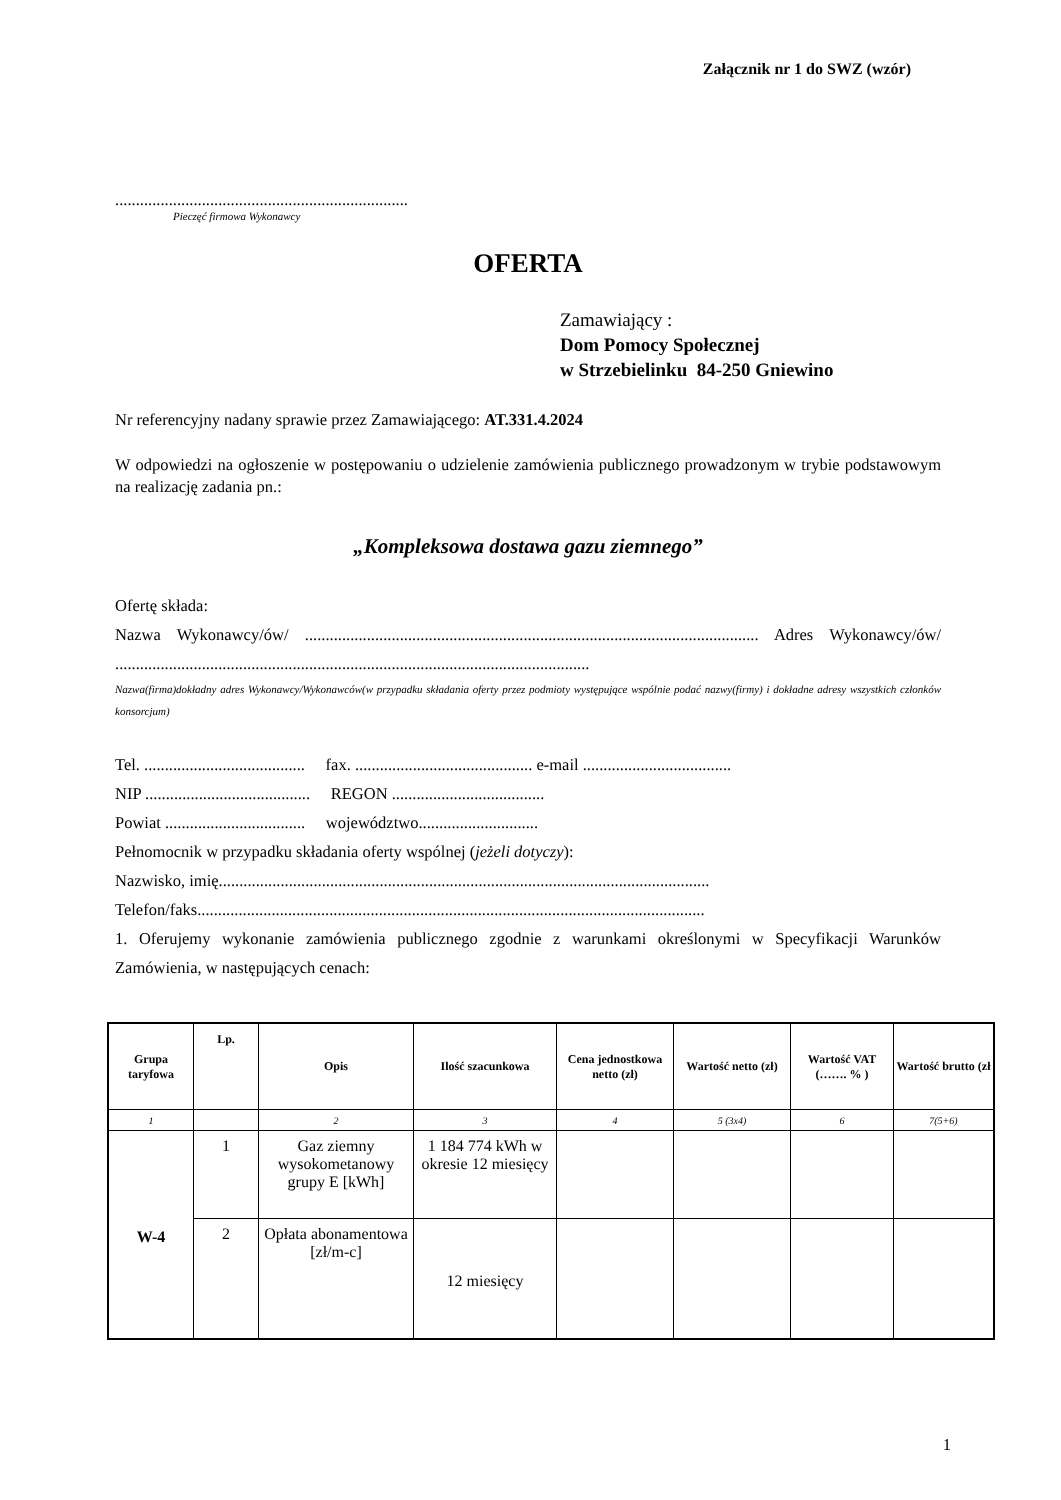Załącznik nr 1 do SWZ (wzór)
.......................................................................
Pieczęć firmowa Wykonawcy
OFERTA
Zamawiający :
Dom Pomocy Społecznej
w Strzebielinku 84-250 Gniewino
Nr referencyjny nadany sprawie przez Zamawiającego: AT.331.4.2024
W odpowiedzi na ogłoszenie w postępowaniu o udzielenie zamówienia publicznego prowadzonym w trybie podstawowym na realizację zadania pn.:
„Kompleksowa dostawa gazu ziemnego”
Ofertę składa:
Nazwa Wykonawcy/ów/ .............................................................................................................. Adres Wykonawcy/ów/ ...................................................................................................................
Nazwa(firma)dokładny adres Wykonawcy/Wykonawców(w przypadku składania oferty przez podmioty występujące wspólnie podać nazwy(firmy) i dokładne adresy wszystkich członków konsorcjum)
Tel. ....................................... fax. ........................................... e-mail ....................................
NIP ........................................ REGON .....................................
Powiat .................................. województwo.............................
Pełnomocnik w przypadku składania oferty wspólnej (jeżeli dotyczy):
Nazwisko, imię.......................................................................................................................
Telefon/faks...........................................................................................................................
1. Oferujemy wykonanie zamówienia publicznego zgodnie z warunkami określonymi w Specyfikacji Warunków Zamówienia, w następujących cenach:
| Grupa taryfowa | Lp. | Opis | Ilość szacunkowa | Cena jednostkowa netto (zł) | Wartość netto (zł) | Wartość VAT (……. % ) | Wartość brutto (zł |
| --- | --- | --- | --- | --- | --- | --- | --- |
| 1 | | 2 | 3 | 4 | 5 (3x4) | 6 | 7(5+6) |
| W-4 | 1 | Gaz ziemny wysokometanowy grupy E [kWh] | 1 184 774 kWh w okresie 12 miesięcy | | | | |
| | 2 | Opłata abonamentowa [zł/m-c] | 12 miesięcy | | | | |
1